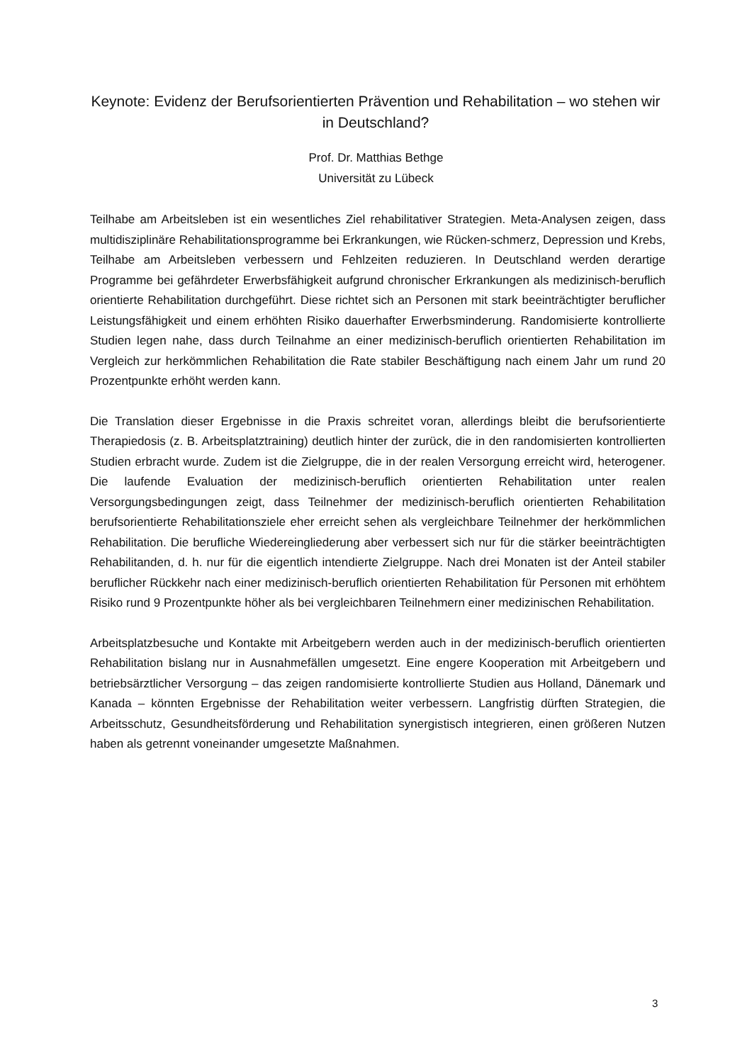Keynote: Evidenz der Berufsorientierten Prävention und Rehabilitation – wo stehen wir in Deutschland?
Prof. Dr. Matthias Bethge
Universität zu Lübeck
Teilhabe am Arbeitsleben ist ein wesentliches Ziel rehabilitativer Strategien. Meta-Analysen zeigen, dass multidisziplinäre Rehabilitationsprogramme bei Erkrankungen, wie Rücken-schmerz, Depression und Krebs, Teilhabe am Arbeitsleben verbessern und Fehlzeiten reduzieren. In Deutschland werden derartige Programme bei gefährdeter Erwerbsfähigkeit aufgrund chronischer Erkrankungen als medizinisch-beruflich orientierte Rehabilitation durchgeführt. Diese richtet sich an Personen mit stark beeinträchtigter beruflicher Leistungsfähigkeit und einem erhöhten Risiko dauerhafter Erwerbsminderung. Randomisierte kontrollierte Studien legen nahe, dass durch Teilnahme an einer medizinisch-beruflich orientierten Rehabilitation im Vergleich zur herkömmlichen Rehabilitation die Rate stabiler Beschäftigung nach einem Jahr um rund 20 Prozentpunkte erhöht werden kann.
Die Translation dieser Ergebnisse in die Praxis schreitet voran, allerdings bleibt die berufsorientierte Therapiedosis (z. B. Arbeitsplatztraining) deutlich hinter der zurück, die in den randomisierten kontrollierten Studien erbracht wurde. Zudem ist die Zielgruppe, die in der realen Versorgung erreicht wird, heterogener. Die laufende Evaluation der medizinisch-beruflich orientierten Rehabilitation unter realen Versorgungsbedingungen zeigt, dass Teilnehmer der medizinisch-beruflich orientierten Rehabilitation berufsorientierte Rehabilitationsziele eher erreicht sehen als vergleichbare Teilnehmer der herkömmlichen Rehabilitation. Die berufliche Wiedereingliederung aber verbessert sich nur für die stärker beeinträchtigten Rehabilitanden, d. h. nur für die eigentlich intendierte Zielgruppe. Nach drei Monaten ist der Anteil stabiler beruflicher Rückkehr nach einer medizinisch-beruflich orientierten Rehabilitation für Personen mit erhöhtem Risiko rund 9 Prozentpunkte höher als bei vergleichbaren Teilnehmern einer medizinischen Rehabilitation.
Arbeitsplatzbesuche und Kontakte mit Arbeitgebern werden auch in der medizinisch-beruflich orientierten Rehabilitation bislang nur in Ausnahmefällen umgesetzt. Eine engere Kooperation mit Arbeitgebern und betriebsärztlicher Versorgung – das zeigen randomisierte kontrollierte Studien aus Holland, Dänemark und Kanada – könnten Ergebnisse der Rehabilitation weiter verbessern. Langfristig dürften Strategien, die Arbeitsschutz, Gesundheitsförderung und Rehabilitation synergistisch integrieren, einen größeren Nutzen haben als getrennt voneinander umgesetzte Maßnahmen.
3